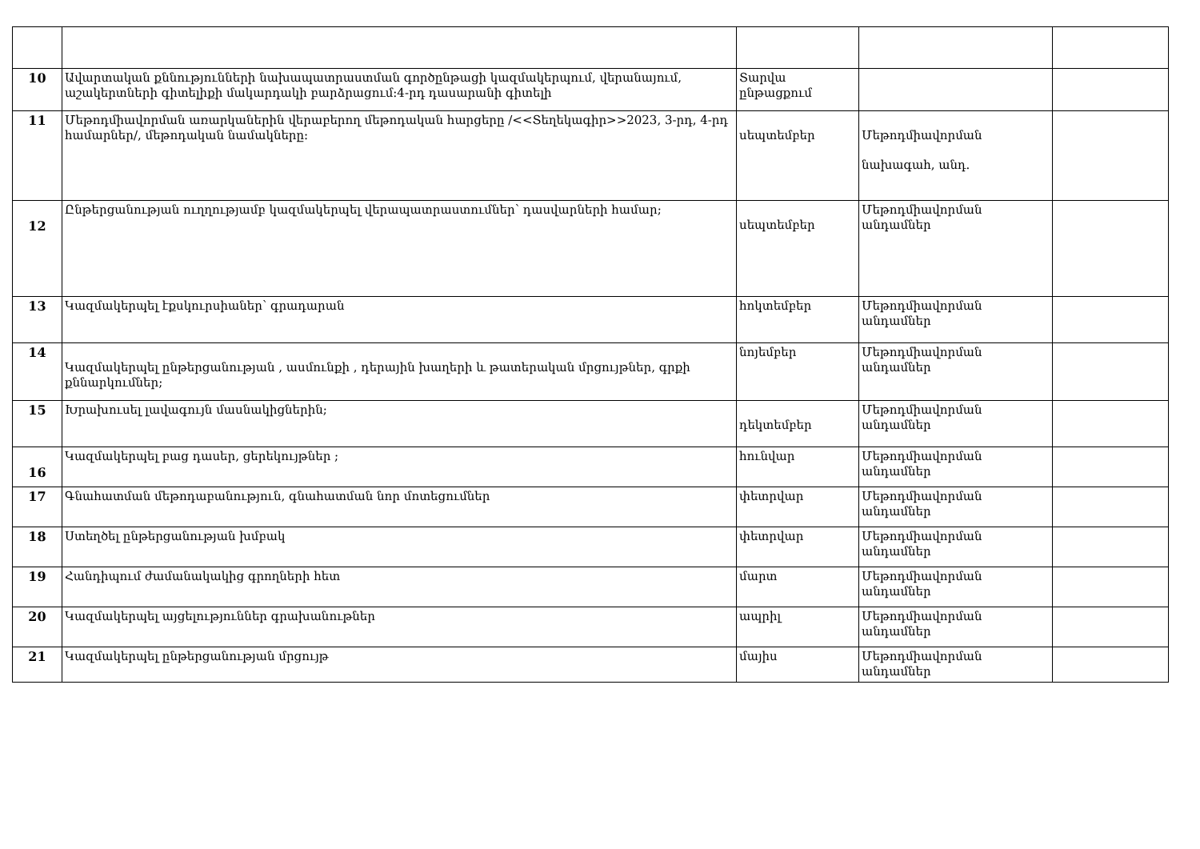| 10 | Ավարտական քննությունների նախապատրաստման գործընթացի կազմակերպում, վերանայում, աշակերտների գիտելիքի մակարդակի բարձրացում:4-րդ դասարանի գիտելի | Տարվա ընթացքում | | |
| 11 | Մեթոդմիավորման առարկաներին վերաբերող մեթոդական հարցերը /<<Տեղեկագիր>>2023, 3-րդ, 4-րդ համարներ/, մեթոդական նամակները: | սեպտեմբեր | Մեթոդմիավորման նախագահ, անդ. | |
| 12 | Ընթերցանության ուղղությամբ կազմակերպել վերապատրաստումներ՝ դասվարների համար; | սեպտեմբեր | Մեթոդմիավորման անդամներ | |
| 13 | Կազմակերպել էքսկուրսիաներ՝ գրադարան | հոկտեմբեր | Մեթոդմիավորման անդամներ | |
| 14 | Կազմակերպել ընթերցանության , ասմունքի , դերային խաղերի և թատերական մրցույթներ, գրքի քննարկումներ; | նոյեմբեր | Մեթոդմիավորման անդամներ | |
| 15 | Խրախուսել լավագույն մասնակիցներին; | դեկտեմբեր | Մեթոդմիավորման անդամներ | |
| 16 | Կազմակերպել բաց դասեր, ցերեկույթներ ; | հունվար | Մեթոդմիավորման անդամներ | |
| 17 | Գնահատման մեթոդաբանություն, գնահատման նոր մոտեցումներ | փետրվար | Մեթոդմիավորման անդամներ | |
| 18 | Ստեղծել ընթերցանության խմբակ | փետրվար | Մեթոդմիավորման անդամներ | |
| 19 | Հանդիպում ժամանակակից գրողների հետ | մարտ | Մեթոդմիավորման անդամներ | |
| 20 | Կազմակերպել այցելություններ գրախանութներ | ապրիլ | Մեթոդմիավորման անդամներ | |
| 21 | Կազմակերպել ընթերցանության մրցույթ | մայիս | Մեթոդմիավորման անդամներ | |